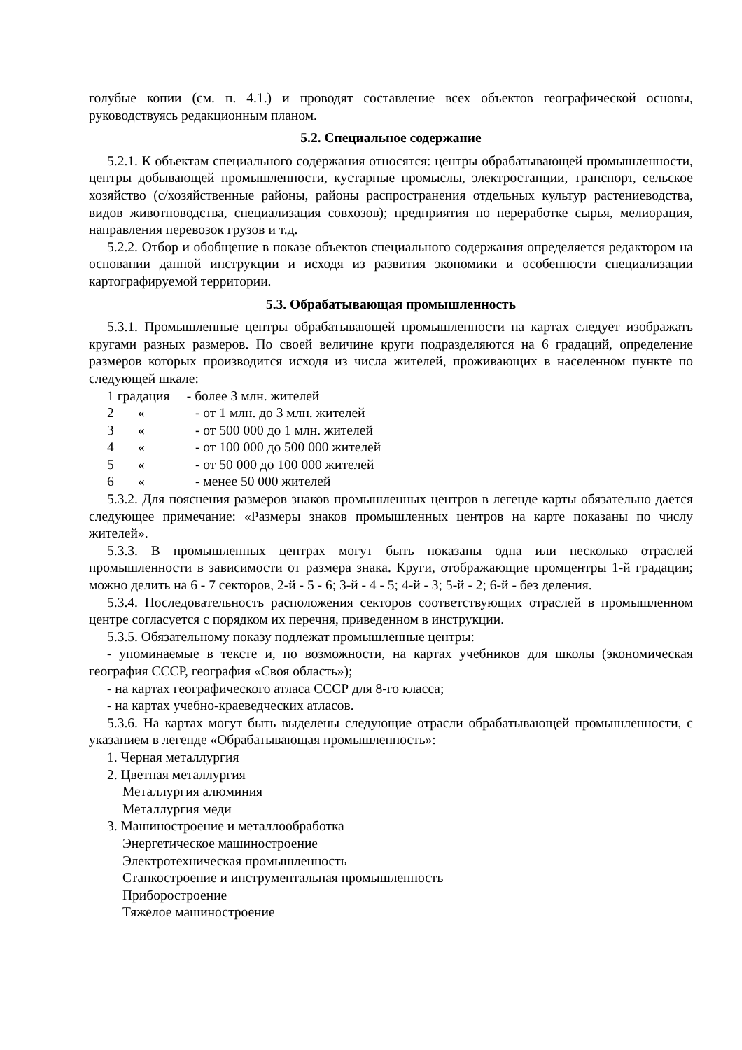голубые копии (см. п. 4.1.) и проводят составление всех объектов географической основы, руководствуясь редакционным планом.
5.2. Специальное содержание
5.2.1. К объектам специального содержания относятся: центры обрабатывающей промышленности, центры добывающей промышленности, кустарные промыслы, электростанции, транспорт, сельское хозяйство (с/хозяйственные районы, районы распространения отдельных культур растениеводства, видов животноводства, специализация совхозов); предприятия по переработке сырья, мелиорация, направления перевозок грузов и т.д.
5.2.2. Отбор и обобщение в показе объектов специального содержания определяется редактором на основании данной инструкции и исходя из развития экономики и особенности специализации картографируемой территории.
5.3. Обрабатывающая промышленность
5.3.1. Промышленные центры обрабатывающей промышленности на картах следует изображать кругами разных размеров. По своей величине круги подразделяются на 6 градаций, определение размеров которых производится исходя из числа жителей, проживающих в населенном пункте по следующей шкале:
1 градация - более 3 млн. жителей
2 « - от 1 млн. до 3 млн. жителей
3 « - от 500 000 до 1 млн. жителей
4 « - от 100 000 до 500 000 жителей
5 « - от 50 000 до 100 000 жителей
6 « - менее 50 000 жителей
5.3.2. Для пояснения размеров знаков промышленных центров в легенде карты обязательно дается следующее примечание: «Размеры знаков промышленных центров на карте показаны по числу жителей».
5.3.3. В промышленных центрах могут быть показаны одна или несколько отраслей промышленности в зависимости от размера знака. Круги, отображающие промцентры 1-й градации; можно делить на 6 - 7 секторов, 2-й - 5 - 6; 3-й - 4 - 5; 4-й - 3; 5-й - 2; 6-й - без деления.
5.3.4. Последовательность расположения секторов соответствующих отраслей в промышленном центре согласуется с порядком их перечня, приведенном в инструкции.
5.3.5. Обязательному показу подлежат промышленные центры:
- упоминаемые в тексте и, по возможности, на картах учебников для школы (экономическая география СССР, география «Своя область»);
- на картах географического атласа СССР для 8-го класса;
- на картах учебно-краеведческих атласов.
5.3.6. На картах могут быть выделены следующие отрасли обрабатывающей промышленности, с указанием в легенде «Обрабатывающая промышленность»:
1. Черная металлургия
2. Цветная металлургия
Металлургия алюминия
Металлургия меди
3. Машиностроение и металлообработка
Энергетическое машиностроение
Электротехническая промышленность
Станкостроение и инструментальная промышленность
Приборостроение
Тяжелое машиностроение